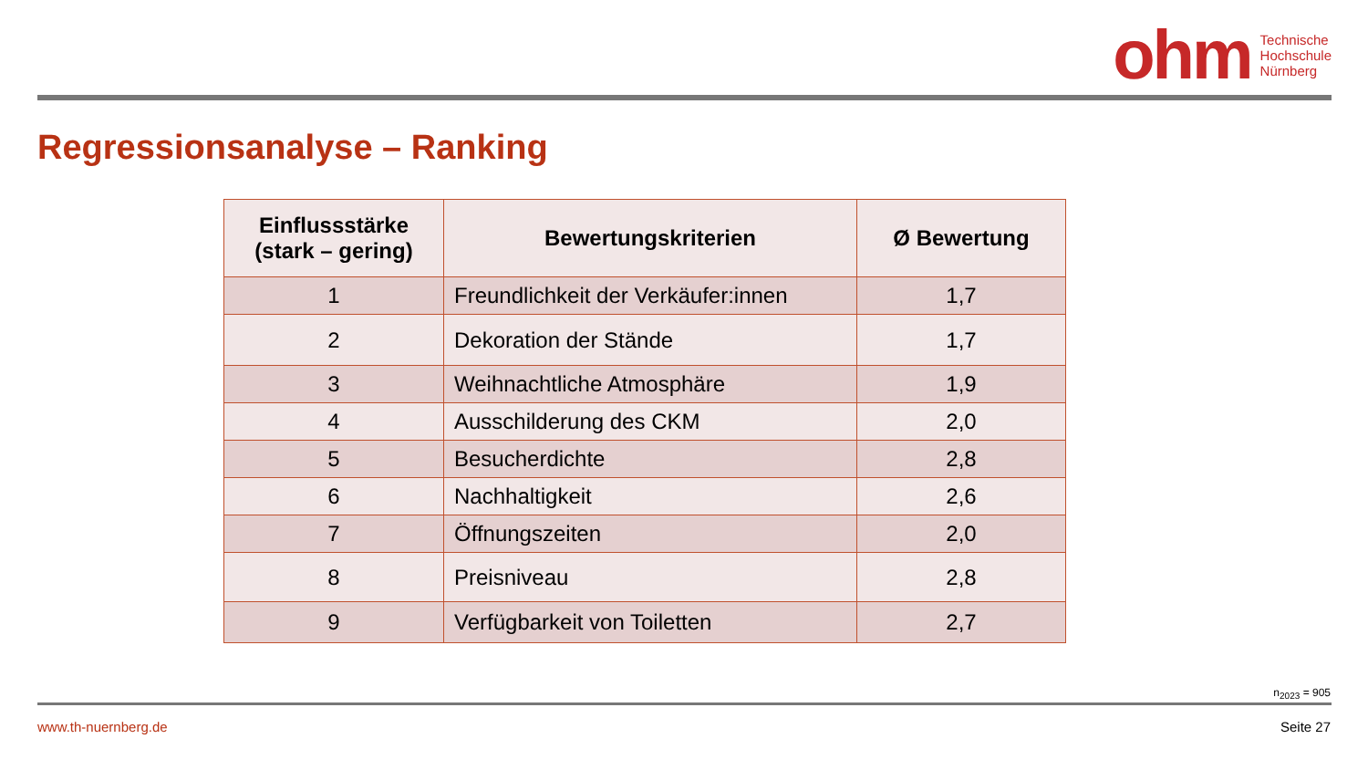ohm Technische
Hochschule
Nürnberg
Regressionsanalyse – Ranking
| Einflussstärke (stark – gering) | Bewertungskriterien | Ø Bewertung |
| --- | --- | --- |
| 1 | Freundlichkeit der Verkäufer:innen | 1,7 |
| 2 | Dekoration der Stände | 1,7 |
| 3 | Weihnachtliche Atmosphäre | 1,9 |
| 4 | Ausschilderung des CKM | 2,0 |
| 5 | Besucherdichte | 2,8 |
| 6 | Nachhaltigkeit | 2,6 |
| 7 | Öffnungszeiten | 2,0 |
| 8 | Preisniveau | 2,8 |
| 9 | Verfügbarkeit von Toiletten | 2,7 |
n<sub>2023</sub> = 905
www.th-nuernberg.de Seite 27